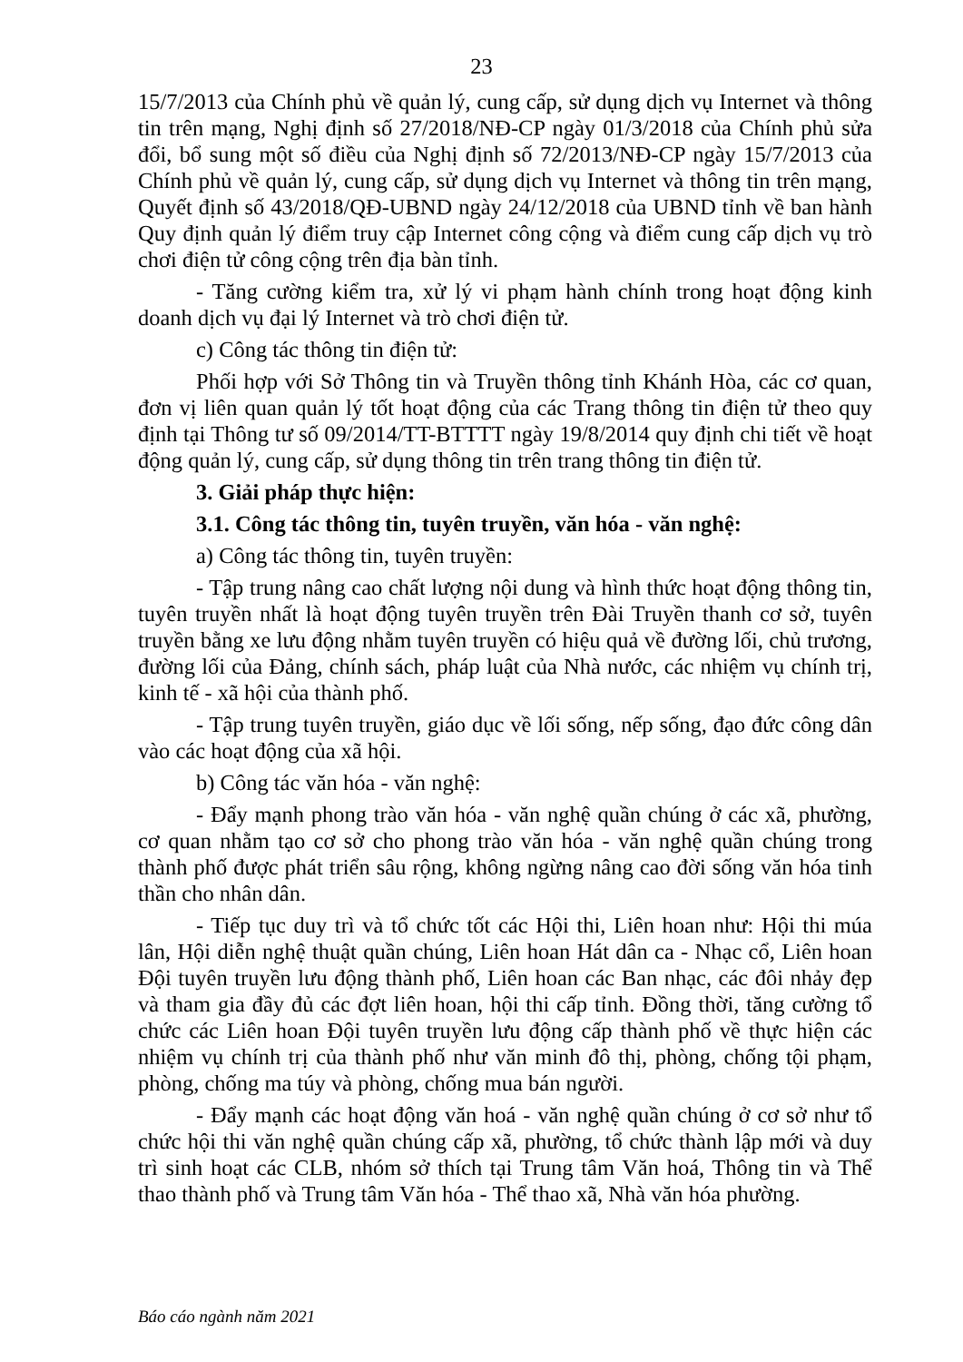23
15/7/2013 của Chính phủ về quản lý, cung cấp, sử dụng dịch vụ Internet và thông tin trên mạng, Nghị định số 27/2018/NĐ-CP ngày 01/3/2018 của Chính phủ sửa đổi, bổ sung một số điều của Nghị định số 72/2013/NĐ-CP ngày 15/7/2013 của Chính phủ về quản lý, cung cấp, sử dụng dịch vụ Internet và thông tin trên mạng, Quyết định số 43/2018/QĐ-UBND ngày 24/12/2018 của UBND tỉnh về ban hành Quy định quản lý điểm truy cập Internet công cộng và điểm cung cấp dịch vụ trò chơi điện tử công cộng trên địa bàn tỉnh.
- Tăng cường kiểm tra, xử lý vi phạm hành chính trong hoạt động kinh doanh dịch vụ đại lý Internet và trò chơi điện tử.
c) Công tác thông tin điện tử:
Phối hợp với Sở Thông tin và Truyền thông tỉnh Khánh Hòa, các cơ quan, đơn vị liên quan quản lý tốt hoạt động của các Trang thông tin điện tử theo quy định tại Thông tư số 09/2014/TT-BTTTT ngày 19/8/2014 quy định chi tiết về hoạt động quản lý, cung cấp, sử dụng thông tin trên trang thông tin điện tử.
3. Giải pháp thực hiện:
3.1. Công tác thông tin, tuyên truyền, văn hóa - văn nghệ:
a) Công tác thông tin, tuyên truyền:
- Tập trung nâng cao chất lượng nội dung và hình thức hoạt động thông tin, tuyên truyền nhất là hoạt động tuyên truyền trên Đài Truyền thanh cơ sở, tuyên truyền bằng xe lưu động nhằm tuyên truyền có hiệu quả về đường lối, chủ trương, đường lối của Đảng, chính sách, pháp luật của Nhà nước, các nhiệm vụ chính trị, kinh tế - xã hội của thành phố.
- Tập trung tuyên truyền, giáo dục về lối sống, nếp sống, đạo đức công dân vào các hoạt động của xã hội.
b) Công tác văn hóa - văn nghệ:
- Đẩy mạnh phong trào văn hóa - văn nghệ quần chúng ở các xã, phường, cơ quan nhằm tạo cơ sở cho phong trào văn hóa - văn nghệ quần chúng trong thành phố được phát triển sâu rộng, không ngừng nâng cao đời sống văn hóa tinh thần cho nhân dân.
- Tiếp tục duy trì và tổ chức tốt các Hội thi, Liên hoan như: Hội thi múa lân, Hội diễn nghệ thuật quần chúng, Liên hoan Hát dân ca - Nhạc cổ, Liên hoan Đội tuyên truyền lưu động thành phố, Liên hoan các Ban nhạc, các đôi nhảy đẹp và tham gia đầy đủ các đợt liên hoan, hội thi cấp tỉnh. Đồng thời, tăng cường tổ chức các Liên hoan Đội tuyên truyền lưu động cấp thành phố về thực hiện các nhiệm vụ chính trị của thành phố như văn minh đô thị, phòng, chống tội phạm, phòng, chống ma túy và phòng, chống mua bán người.
- Đẩy mạnh các hoạt động văn hoá - văn nghệ quần chúng ở cơ sở như tổ chức hội thi văn nghệ quần chúng cấp xã, phường, tổ chức thành lập mới và duy trì sinh hoạt các CLB, nhóm sở thích tại Trung tâm Văn hoá, Thông tin và Thể thao thành phố và Trung tâm Văn hóa - Thể thao xã, Nhà văn hóa phường.
Báo cáo ngành năm 2021